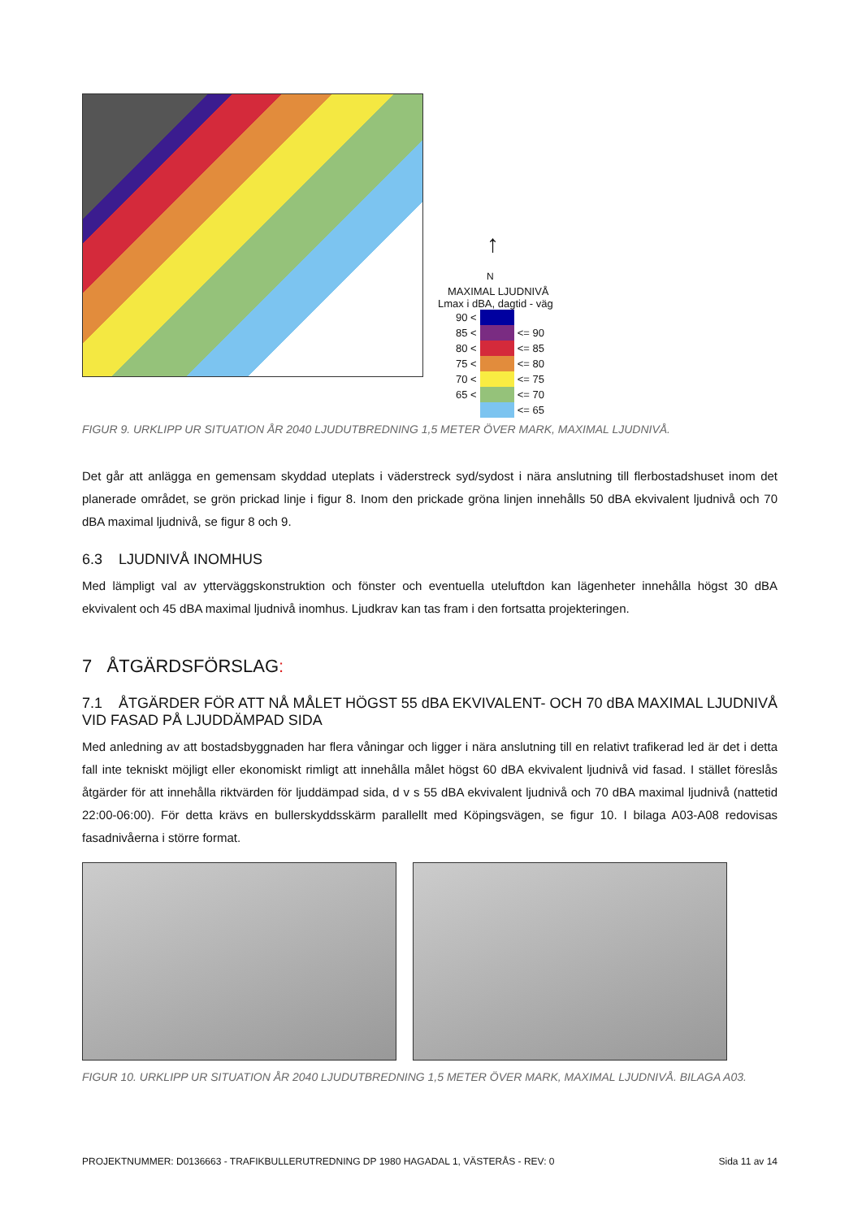↑
N
MAXIMAL LJUDNIVÅ
Lmax i dBA, dagtid - väg
| 90 < | | |
| 85 < | | <= 90 |
| 80 < | | <= 85 |
| 75 < | | <= 80 |
| 70 < | | <= 75 |
| 65 < | | <= 70 |
| | | <= 65 |
FIGUR 9. URKLIPP UR SITUATION ÅR 2040 LJUDUTBREDNING 1,5 METER ÖVER MARK, MAXIMAL LJUDNIVÅ.
Det går att anlägga en gemensam skyddad uteplats i väderstreck syd/sydost i nära anslutning till flerbostadshuset inom det planerade området, se grön prickad linje i figur 8. Inom den prickade gröna linjen innehålls 50 dBA ekvivalent ljudnivå och 70 dBA maximal ljudnivå, se figur 8 och 9.
6.3 LJUDNIVÅ INOMHUS
Med lämpligt val av ytterväggskonstruktion och fönster och eventuella uteluftdon kan lägenheter innehålla högst 30 dBA ekvivalent och 45 dBA maximal ljudnivå inomhus. Ljudkrav kan tas fram i den fortsatta projekteringen.
7 ÅTGÄRDSFÖRSLAG:
7.1 ÅTGÄRDER FÖR ATT NÅ MÅLET HÖGST 55 dBA EKVIVALENT- OCH 70 dBA MAXIMAL LJUDNIVÅ VID FASAD PÅ LJUDDÄMPAD SIDA
Med anledning av att bostadsbyggnaden har flera våningar och ligger i nära anslutning till en relativt trafikerad led är det i detta fall inte tekniskt möjligt eller ekonomiskt rimligt att innehålla målet högst 60 dBA ekvivalent ljudnivå vid fasad. I stället föreslås åtgärder för att innehålla riktvärden för ljuddämpad sida, d v s 55 dBA ekvivalent ljudnivå och 70 dBA maximal ljudnivå (nattetid 22:00-06:00). För detta krävs en bullerskyddsskärm parallellt med Köpingsvägen, se figur 10. I bilaga A03-A08 redovisas fasadnivåerna i större format.
FIGUR 10. URKLIPP UR SITUATION ÅR 2040 LJUDUTBREDNING 1,5 METER ÖVER MARK, MAXIMAL LJUDNIVÅ. BILAGA A03.
PROJEKTNUMMER: D0136663 - TRAFIKBULLERUTREDNING DP 1980 HAGADAL 1, VÄSTERÅS - REV: 0 Sida 11 av 14